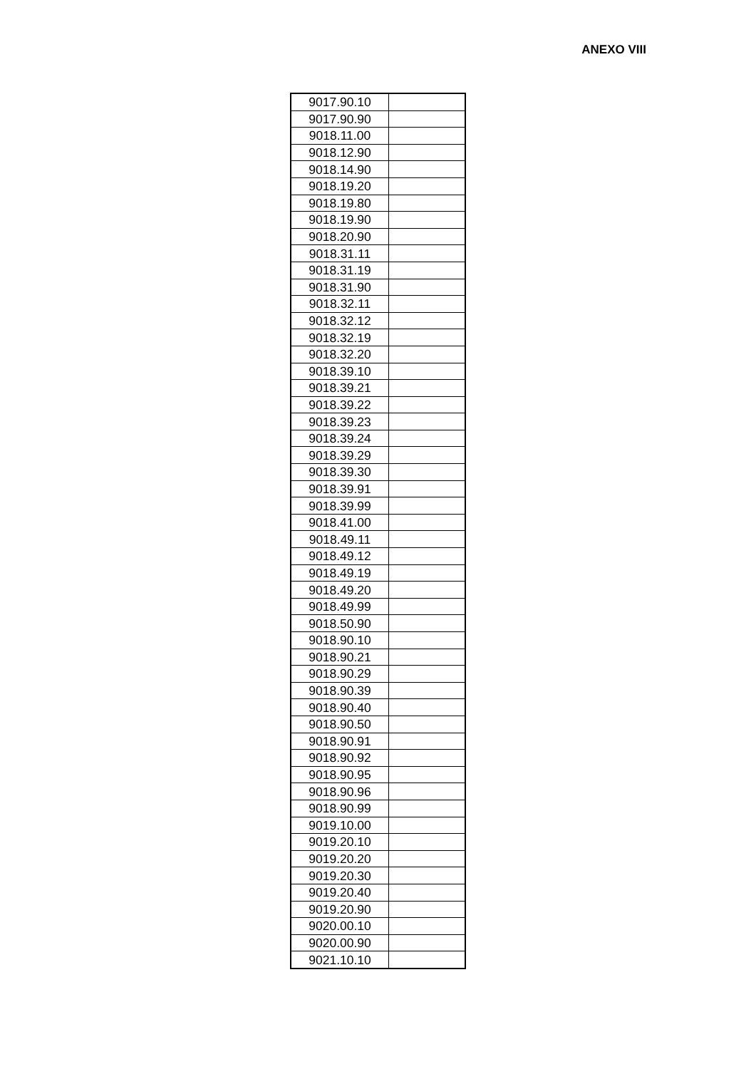ANEXO VIII
| 9017.90.10 | |
| 9017.90.90 | |
| 9018.11.00 | |
| 9018.12.90 | |
| 9018.14.90 | |
| 9018.19.20 | |
| 9018.19.80 | |
| 9018.19.90 | |
| 9018.20.90 | |
| 9018.31.11 | |
| 9018.31.19 | |
| 9018.31.90 | |
| 9018.32.11 | |
| 9018.32.12 | |
| 9018.32.19 | |
| 9018.32.20 | |
| 9018.39.10 | |
| 9018.39.21 | |
| 9018.39.22 | |
| 9018.39.23 | |
| 9018.39.24 | |
| 9018.39.29 | |
| 9018.39.30 | |
| 9018.39.91 | |
| 9018.39.99 | |
| 9018.41.00 | |
| 9018.49.11 | |
| 9018.49.12 | |
| 9018.49.19 | |
| 9018.49.20 | |
| 9018.49.99 | |
| 9018.50.90 | |
| 9018.90.10 | |
| 9018.90.21 | |
| 9018.90.29 | |
| 9018.90.39 | |
| 9018.90.40 | |
| 9018.90.50 | |
| 9018.90.91 | |
| 9018.90.92 | |
| 9018.90.95 | |
| 9018.90.96 | |
| 9018.90.99 | |
| 9019.10.00 | |
| 9019.20.10 | |
| 9019.20.20 | |
| 9019.20.30 | |
| 9019.20.40 | |
| 9019.20.90 | |
| 9020.00.10 | |
| 9020.00.90 | |
| 9021.10.10 | |